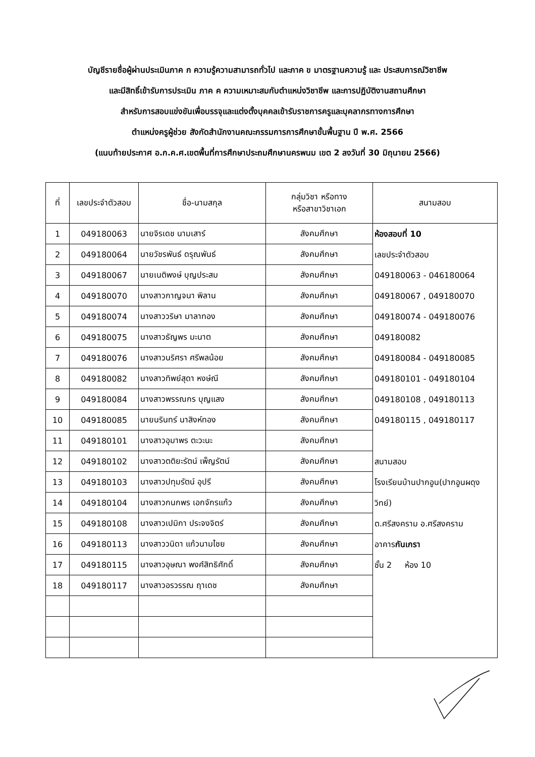บัญชีรายชื่อผู้ผ่านประเมินภาค ก ความรู้ความสามารถทั่วไป และภาค ข มาตรฐานความรู้ และ ประสบการณ์วิชาชีพ
และมีสิทธิ์เข้ารับการประเมิน ภาค ค ความเหมาะสมกับตำแหน่งวิชาชีพ และการปฏิบัติงานสถานศึกษา
สำหรับการสอบแข่งขันเพื่อบรรจุและแต่งตั้งบุคคลเข้ารับราชการครูและบุคลากรทางการศึกษา
ตำแหน่งครูผู้ช่วย สังกัดสำนักงานคณะกรรมการการศึกษาขั้นพื้นฐาน ปี พ.ศ. 2566
(แนบท้ายประกาศ อ.ก.ค.ศ.เขตพื้นที่การศึกษาประถมศึกษานครพนม เขต 2 ลงวันที่ 30 มิถุนายน 2566)
| ที่ | เลขประจำตัวสอบ | ชื่อ-นามสกุล | กลุ่มวิชา หรือทาง หรือสาขาวิชาเอก | สนามสอบ |
| --- | --- | --- | --- | --- |
| 1 | 049180063 | นายจิรเดช นามเสาร์ | สังคมศึกษา | ห้องสอบที่ 10 เลขประจำตัวสอบ 049180063 - 046180064 049180067 , 049180070 049180074 - 049180076 049180082 049180084 - 049180085 049180101 - 049180104 049180108 , 049180113 049180115 , 049180117 สนามสอบ โรงเรียนบ้านปากอูน(ปากอูนผดุงวิทย์) ต.ศรีสงคราม อ.ศรีสงคราม อาคาร กันเกรา ชั้น 2 ห้อง 10 |
| 2 | 049180064 | นายวัชรพันธ์ ดรุณพันธ์ | สังคมศึกษา | |
| 3 | 049180067 | นายเนติพงษ์ บุญประสม | สังคมศึกษา | |
| 4 | 049180070 | นางสาวกาญจนา พิลาน | สังคมศึกษา | |
| 5 | 049180074 | นางสาววริษา มาลาทอง | สังคมศึกษา | |
| 6 | 049180075 | นางสาวธัญพร มะนาต | สังคมศึกษา | |
| 7 | 049180076 | นางสาวนริศรา ศรีพลน้อย | สังคมศึกษา | |
| 8 | 049180082 | นางสาวทิพย์สุดา หงษ์ณี | สังคมศึกษา | |
| 9 | 049180084 | นางสาวพรรณกร บุญแสง | สังคมศึกษา | |
| 10 | 049180085 | นายนรินทร์ นาสิงห์ทอง | สังคมศึกษา | |
| 11 | 049180101 | นางสาวอุมาพร ตะวะนะ | สังคมศึกษา | |
| 12 | 049180102 | นางสาวตติยะรัตน์ เพ็ญรัตน์ | สังคมศึกษา | |
| 13 | 049180103 | นางสาวปทุมรัตน์ อุปรี | สังคมศึกษา | |
| 14 | 049180104 | นางสาวกนกพร เอกจักรแก้ว | สังคมศึกษา | |
| 15 | 049180108 | นางสาวเปมิกา ประจงจิตร์ | สังคมศึกษา | |
| 16 | 049180113 | นางสาววนิดา แก้วนามไชย | สังคมศึกษา | |
| 17 | 049180115 | นางสาวอุษณา พงศ์สิทธิศักดิ์ | สังคมศึกษา | |
| 18 | 049180117 | นางสาวอรวรรณ ฤาเดช | สังคมศึกษา | |